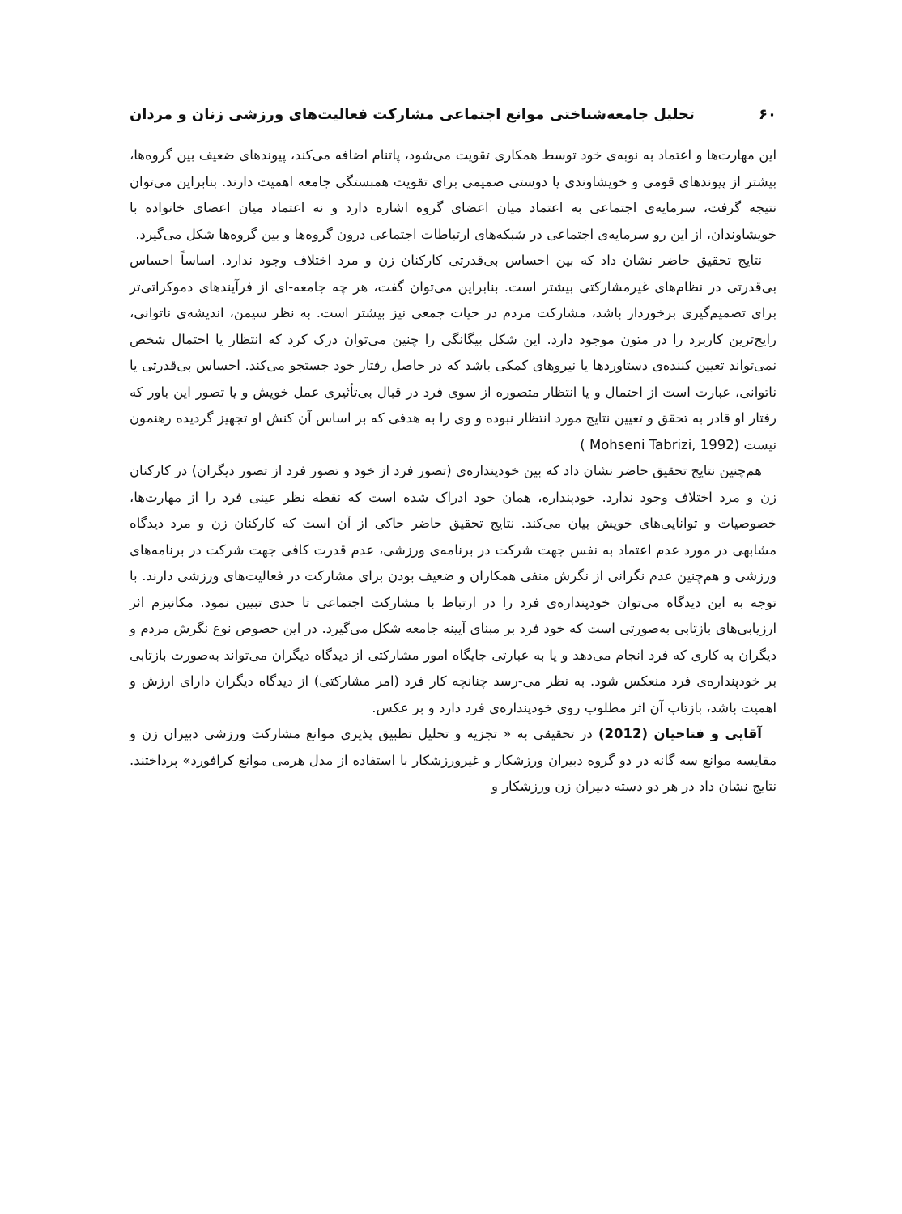۶۰ تحلیل جامعه‌شناختی موانع اجتماعی مشارکت فعالیت‌های ورزشی زنان و مردان
این مهارت‌ها و اعتماد به نوبه‌ی خود توسط همکاری تقویت می‌شود، پاتنام اضافه می‌کند، پیوندهای ضعیف بین گروه‌ها، بیشتر از پیوندهای قومی و خویشاوندی یا دوستی صمیمی برای تقویت همبستگی جامعه اهمیت دارند. بنابراین می‌توان نتیجه گرفت، سرمایه‌ی اجتماعی به اعتماد میان اعضای گروه اشاره دارد و نه اعتماد میان اعضای خانواده با خویشاوندان، از این رو سرمایه‌ی اجتماعی در شبکه‌های ارتباطات اجتماعی درون گروه‌ها و بین گروه‌ها شکل می‌گیرد.
نتایج تحقیق حاضر نشان داد که بین احساس بی‌قدرتی کارکنان زن و مرد اختلاف وجود ندارد. اساساً احساس بی‌قدرتی در نظام‌های غیرمشارکتی بیشتر است. بنابراین می‌توان گفت، هر چه جامعه-ای از فرآیندهای دموکراتی‌تر برای تصمیم‌گیری برخوردار باشد، مشارکت مردم در حیات جمعی نیز بیشتر است. به نظر سیمن، اندیشه‌ی ناتوانی، رایج‌ترین کاربرد را در متون موجود دارد. این شکل بیگانگی را چنین می‌توان درک کرد که انتظار یا احتمال شخص نمی‌تواند تعیین کننده‌ی دستاوردها یا نیروهای کمکی باشد که در حاصل رفتار خود جستجو می‌کند. احساس بی‌قدرتی یا ناتوانی، عبارت است از احتمال و یا انتظار متصوره از سوی فرد در قبال بی‌تأثیری عمل خویش و یا تصور این باور که رفتار او قادر به تحقق و تعیین نتایج مورد انتظار نبوده و وی را به هدفی که بر اساس آن کنش او تجهیز گردیده رهنمون نیست (Mohseni Tabrizi, 1992 )
هم‌چنین نتایج تحقیق حاضر نشان داد که بین خودپنداره‌ی (تصور فرد از خود و تصور فرد از تصور دیگران) در کارکنان زن و مرد اختلاف وجود ندارد. خودپنداره، همان خود ادراک شده است که نقطه نظر عینی فرد را از مهارت‌ها، خصوصیات و توانایی‌های خویش بیان می‌کند. نتایج تحقیق حاضر حاکی از آن است که کارکنان زن و مرد دیدگاه مشابهی در مورد عدم اعتماد به نفس جهت شرکت در برنامه‌ی ورزشی، عدم قدرت کافی جهت شرکت در برنامه‌های ورزشی و هم‌چنین عدم نگرانی از نگرش منفی همکاران و ضعیف بودن برای مشارکت در فعالیت‌های ورزشی دارند. با توجه به این دیدگاه می‌توان خودپنداره‌ی فرد را در ارتباط با مشارکت اجتماعی تا حدی تبیین نمود. مکانیزم اثر ارزیابی‌های بازتابی به‌صورتی است که خود فرد بر مبنای آیینه جامعه شکل می‌گیرد. در این خصوص نوع نگرش مردم و دیگران به کاری که فرد انجام می‌دهد و یا به عبارتی جایگاه امور مشارکتی از دیدگاه دیگران می‌تواند به‌صورت بازتابی بر خودپنداره‌ی فرد منعکس شود. به نظر می-رسد چنانچه کار فرد (امر مشارکتی) از دیدگاه دیگران دارای ارزش و اهمیت باشد، بازتاب آن اثر مطلوب روی خودپنداره‌ی فرد دارد و بر عکس.
آقایی و فتاحیان (2012) در تحقیقی به « تجزیه و تحلیل تطبیق پذیری موانع مشارکت ورزشی دبیران زن و مقایسه موانع سه گانه در دو گروه دبیران ورزشکار و غیرورزشکار با استفاده از مدل هرمی موانع کرافورد» پرداختند. نتایج نشان داد در هر دو دسته دبیران زن ورزشکار و